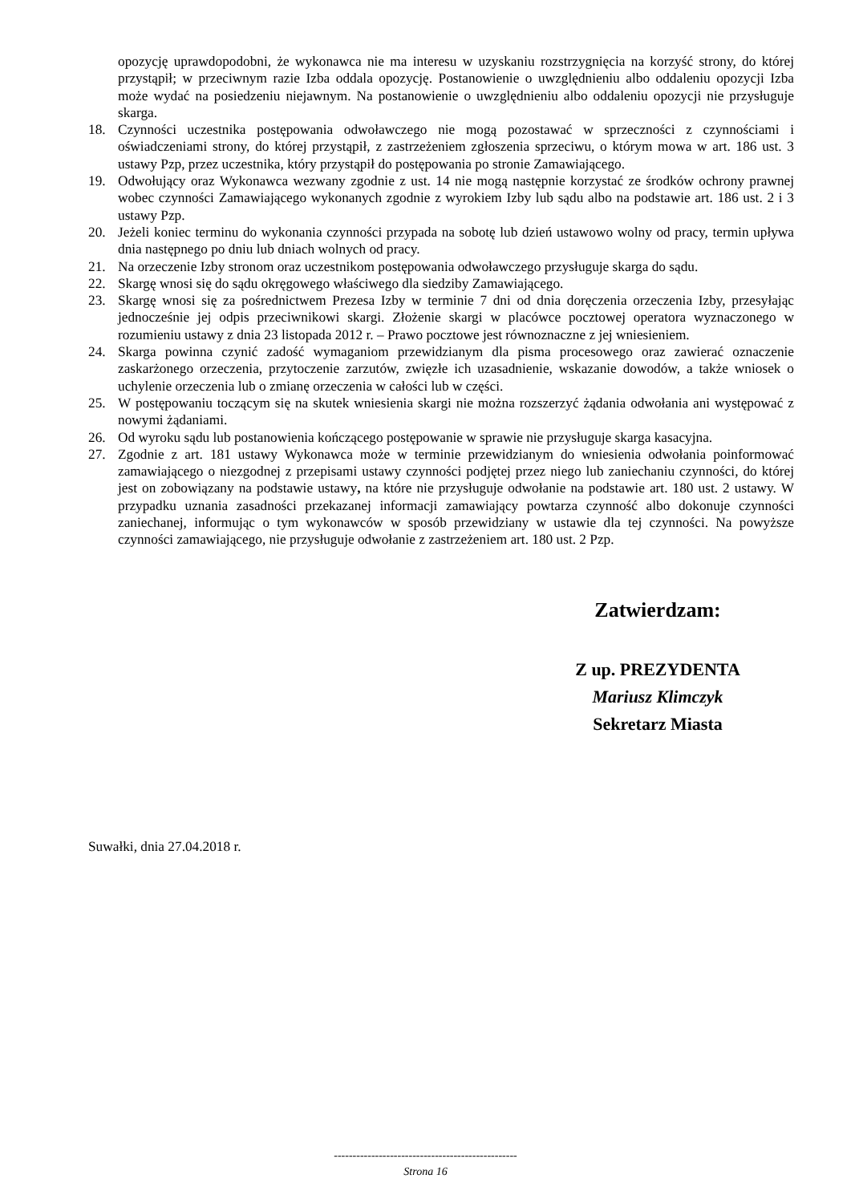opozycję uprawdopodobni, że wykonawca nie ma interesu w uzyskaniu rozstrzygnięcia na korzyść strony, do której przystąpił; w przeciwnym razie Izba oddala opozycję. Postanowienie o uwzględnieniu albo oddaleniu opozycji Izba może wydać na posiedzeniu niejawnym. Na postanowienie o uwzględnieniu albo oddaleniu opozycji nie przysługuje skarga.
18. Czynności uczestnika postępowania odwoławczego nie mogą pozostawać w sprzeczności z czynnościami i oświadczeniami strony, do której przystąpił, z zastrzeżeniem zgłoszenia sprzeciwu, o którym mowa w art. 186 ust. 3 ustawy Pzp, przez uczestnika, który przystąpił do postępowania po stronie Zamawiającego.
19. Odwołujący oraz Wykonawca wezwany zgodnie z ust. 14 nie mogą następnie korzystać ze środków ochrony prawnej wobec czynności Zamawiającego wykonanych zgodnie z wyrokiem Izby lub sądu albo na podstawie art. 186 ust. 2 i 3 ustawy Pzp.
20. Jeżeli koniec terminu do wykonania czynności przypada na sobotę lub dzień ustawowo wolny od pracy, termin upływa dnia następnego po dniu lub dniach wolnych od pracy.
21. Na orzeczenie Izby stronom oraz uczestnikom postępowania odwoławczego przysługuje skarga do sądu.
22. Skargę wnosi się do sądu okręgowego właściwego dla siedziby Zamawiającego.
23. Skargę wnosi się za pośrednictwem Prezesa Izby w terminie 7 dni od dnia doręczenia orzeczenia Izby, przesyłając jednocześnie jej odpis przeciwnikowi skargi. Złożenie skargi w placówce pocztowej operatora wyznaczonego w rozumieniu ustawy z dnia 23 listopada 2012 r. – Prawo pocztowe jest równoznaczne z jej wniesieniem.
24. Skarga powinna czynić zadość wymaganiom przewidzianym dla pisma procesowego oraz zawierać oznaczenie zaskarżonego orzeczenia, przytoczenie zarzutów, zwięzłe ich uzasadnienie, wskazanie dowodów, a także wniosek o uchylenie orzeczenia lub o zmianę orzeczenia w całości lub w części.
25. W postępowaniu toczącym się na skutek wniesienia skargi nie można rozszerzyć żądania odwołania ani występować z nowymi żądaniami.
26. Od wyroku sądu lub postanowienia kończącego postępowanie w sprawie nie przysługuje skarga kasacyjna.
27. Zgodnie z art. 181 ustawy Wykonawca może w terminie przewidzianym do wniesienia odwołania poinformować zamawiającego o niezgodnej z przepisami ustawy czynności podjętej przez niego lub zaniechaniu czynności, do której jest on zobowiązany na podstawie ustawy, na które nie przysługuje odwołanie na podstawie art. 180 ust. 2 ustawy. W przypadku uznania zasadności przekazanej informacji zamawiający powtarza czynność albo dokonuje czynności zaniechanej, informując o tym wykonawców w sposób przewidziany w ustawie dla tej czynności. Na powyższe czynności zamawiającego, nie przysługuje odwołanie z zastrzeżeniem art. 180 ust. 2 Pzp.
Zatwierdzam:
Z up. PREZYDENTA
Mariusz Klimczyk
Sekretarz Miasta
Suwałki, dnia 27.04.2018 r.
-------------------------------------------------
Strona 16